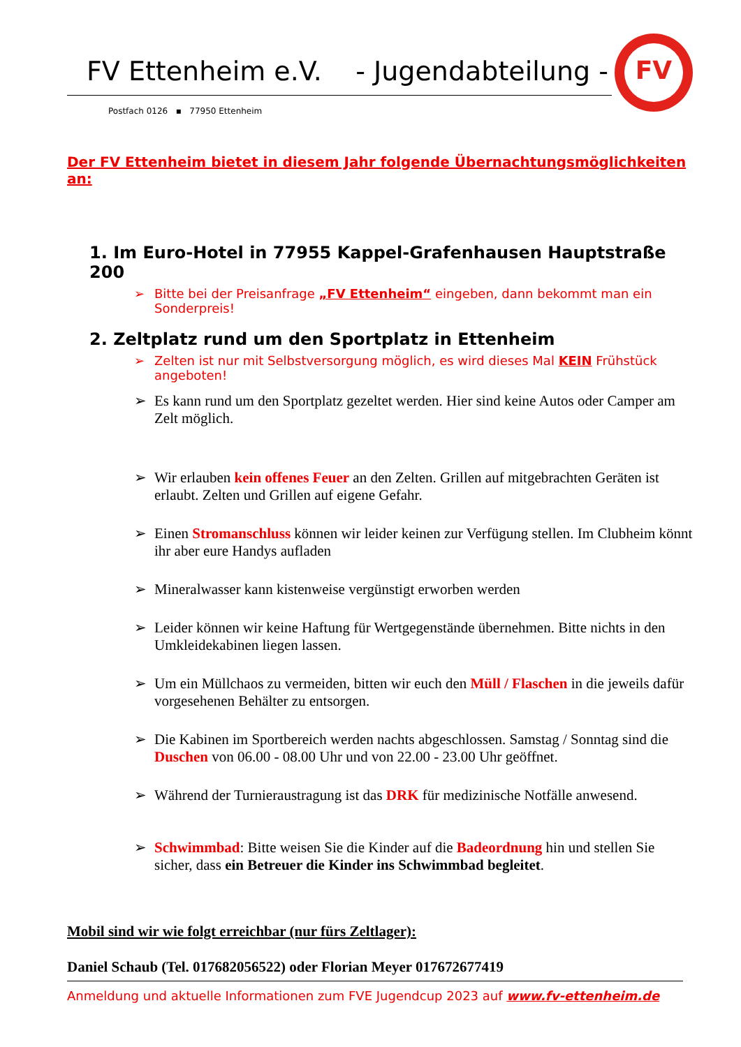FV Ettenheim e.V. - Jugendabteilung -
Postfach 0126 ▪ 77950 Ettenheim
FV
Der FV Ettenheim bietet in diesem Jahr folgende Übernachtungsmöglichkeiten an:
1. Im Euro-Hotel in 77955 Kappel-Grafenhausen Hauptstraße 200
Bitte bei der Preisanfrage „FV Ettenheim“ eingeben, dann bekommt man ein Sonderpreis!
2. Zeltplatz rund um den Sportplatz in Ettenheim
Zelten ist nur mit Selbstversorgung möglich, es wird dieses Mal KEIN Frühstück angeboten!
Es kann rund um den Sportplatz gezeltet werden. Hier sind keine Autos oder Camper am Zelt möglich.
Wir erlauben kein offenes Feuer an den Zelten. Grillen auf mitgebrachten Geräten ist erlaubt. Zelten und Grillen auf eigene Gefahr.
Einen Stromanschluss können wir leider keinen zur Verfügung stellen. Im Clubheim könnt ihr aber eure Handys aufladen
Mineralwasser kann kistenweise vergünstigt erworben werden
Leider können wir keine Haftung für Wertgegenstände übernehmen. Bitte nichts in den Umkleidekabinen liegen lassen.
Um ein Müllchaos zu vermeiden, bitten wir euch den Müll / Flaschen in die jeweils dafür vorgesehenen Behälter zu entsorgen.
Die Kabinen im Sportbereich werden nachts abgeschlossen. Samstag / Sonntag sind die Duschen von 06.00 - 08.00 Uhr und von 22.00 - 23.00 Uhr geöffnet.
Während der Turnieraustragung ist das DRK für medizinische Notfälle anwesend.
Schwimmbad: Bitte weisen Sie die Kinder auf die Badeordnung hin und stellen Sie sicher, dass ein Betreuer die Kinder ins Schwimmbad begleitet.
Mobil sind wir wie folgt erreichbar (nur fürs Zeltlager):
Daniel Schaub (Tel. 017682056522) oder Florian Meyer 017672677419
Anmeldung und aktuelle Informationen zum FVE Jugendcup 2023 auf www.fv-ettenheim.de